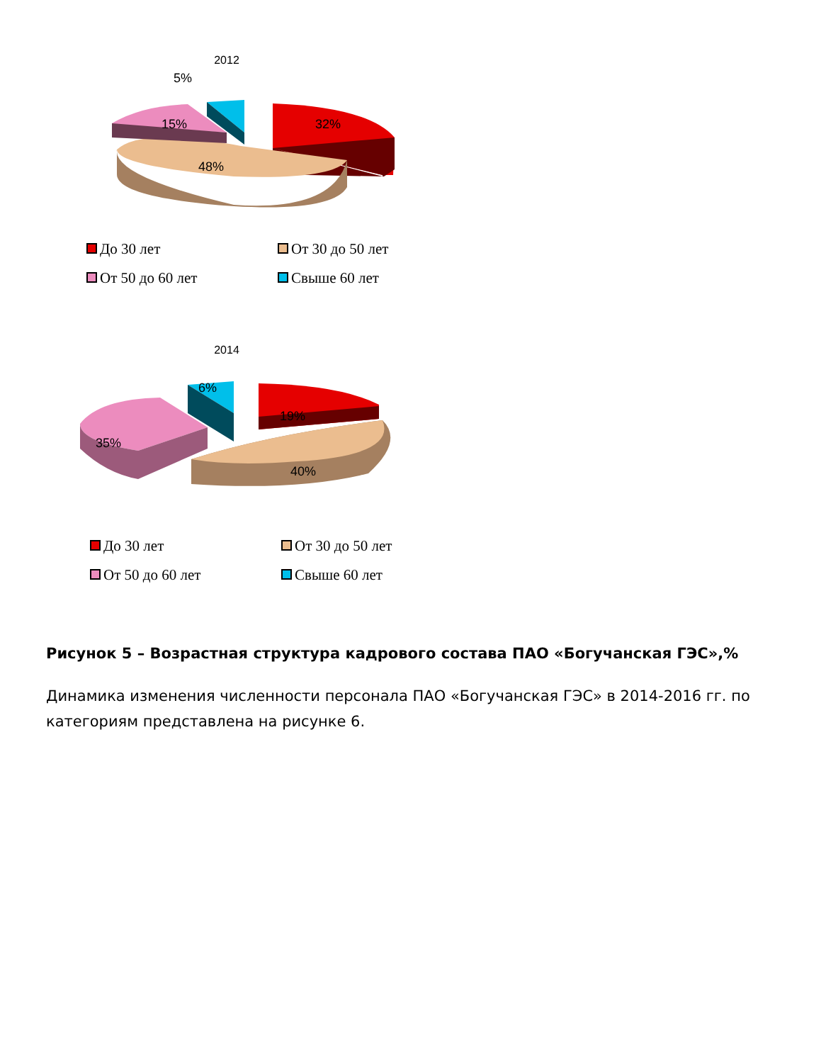2012
5%
15% 32%
48%
До 30 лет
От 30 до 50 лет
От 50 до 60 лет
Свыше 60 лет
2014
6%
19%
35%
40%
До 30 лет
От 30 до 50 лет
От 50 до 60 лет
Свыше 60 лет
Рисунок 5 – Возрастная структура кадрового состава ПАО «Богучанская ГЭС»,%
Динамика изменения численности персонала ПАО «Богучанская ГЭС» в 2014-2016 гг. по категориям представлена на рисунке 6.